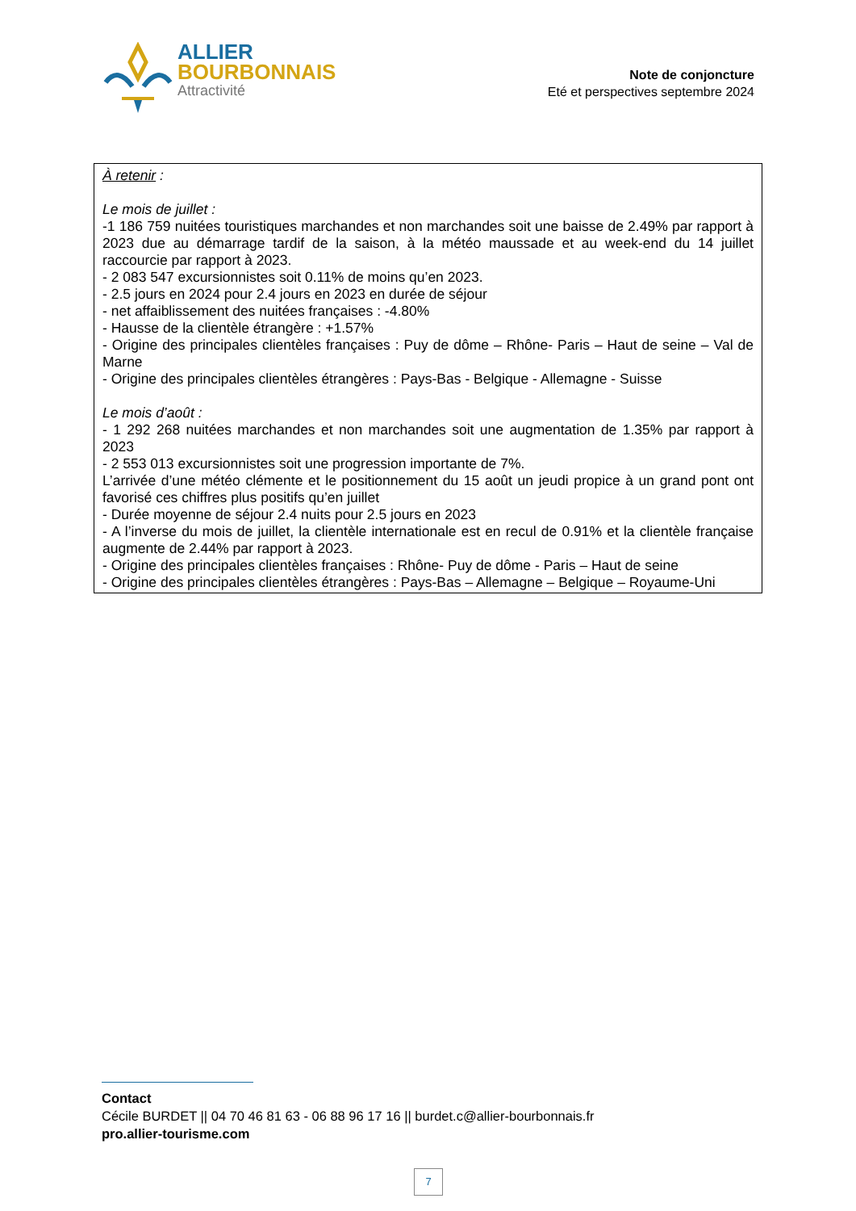ALLIER
BOURBONNAIS
Attractivité
Note de conjoncture
Eté et perspectives septembre 2024
À retenir :
Le mois de juillet :
-1 186 759 nuitées touristiques marchandes et non marchandes soit une baisse de 2.49% par rapport à 2023 due au démarrage tardif de la saison, à la météo maussade et au week-end du 14 juillet raccourcie par rapport à 2023.
- 2 083 547 excursionnistes soit 0.11% de moins qu’en 2023.
- 2.5 jours en 2024 pour 2.4 jours en 2023 en durée de séjour
- net affaiblissement des nuitées françaises : -4.80%
- Hausse de la clientèle étrangère : +1.57%
- Origine des principales clientèles françaises : Puy de dôme – Rhône- Paris – Haut de seine – Val de Marne
- Origine des principales clientèles étrangères : Pays-Bas - Belgique - Allemagne - Suisse
Le mois d’août :
- 1 292 268 nuitées marchandes et non marchandes soit une augmentation de 1.35% par rapport à 2023
- 2 553 013 excursionnistes soit une progression importante de 7%.
L’arrivée d’une météo clémente et le positionnement du 15 août un jeudi propice à un grand pont ont favorisé ces chiffres plus positifs qu’en juillet
- Durée moyenne de séjour 2.4 nuits pour 2.5 jours en 2023
- A l’inverse du mois de juillet, la clientèle internationale est en recul de 0.91% et la clientèle française augmente de 2.44% par rapport à 2023.
- Origine des principales clientèles françaises : Rhône- Puy de dôme - Paris – Haut de seine
- Origine des principales clientèles étrangères : Pays-Bas – Allemagne – Belgique – Royaume-Uni
Contact
Cécile BURDET || 04 70 46 81 63 - 06 88 96 17 16 || burdet.c@allier-bourbonnais.fr
pro.allier-tourisme.com
7